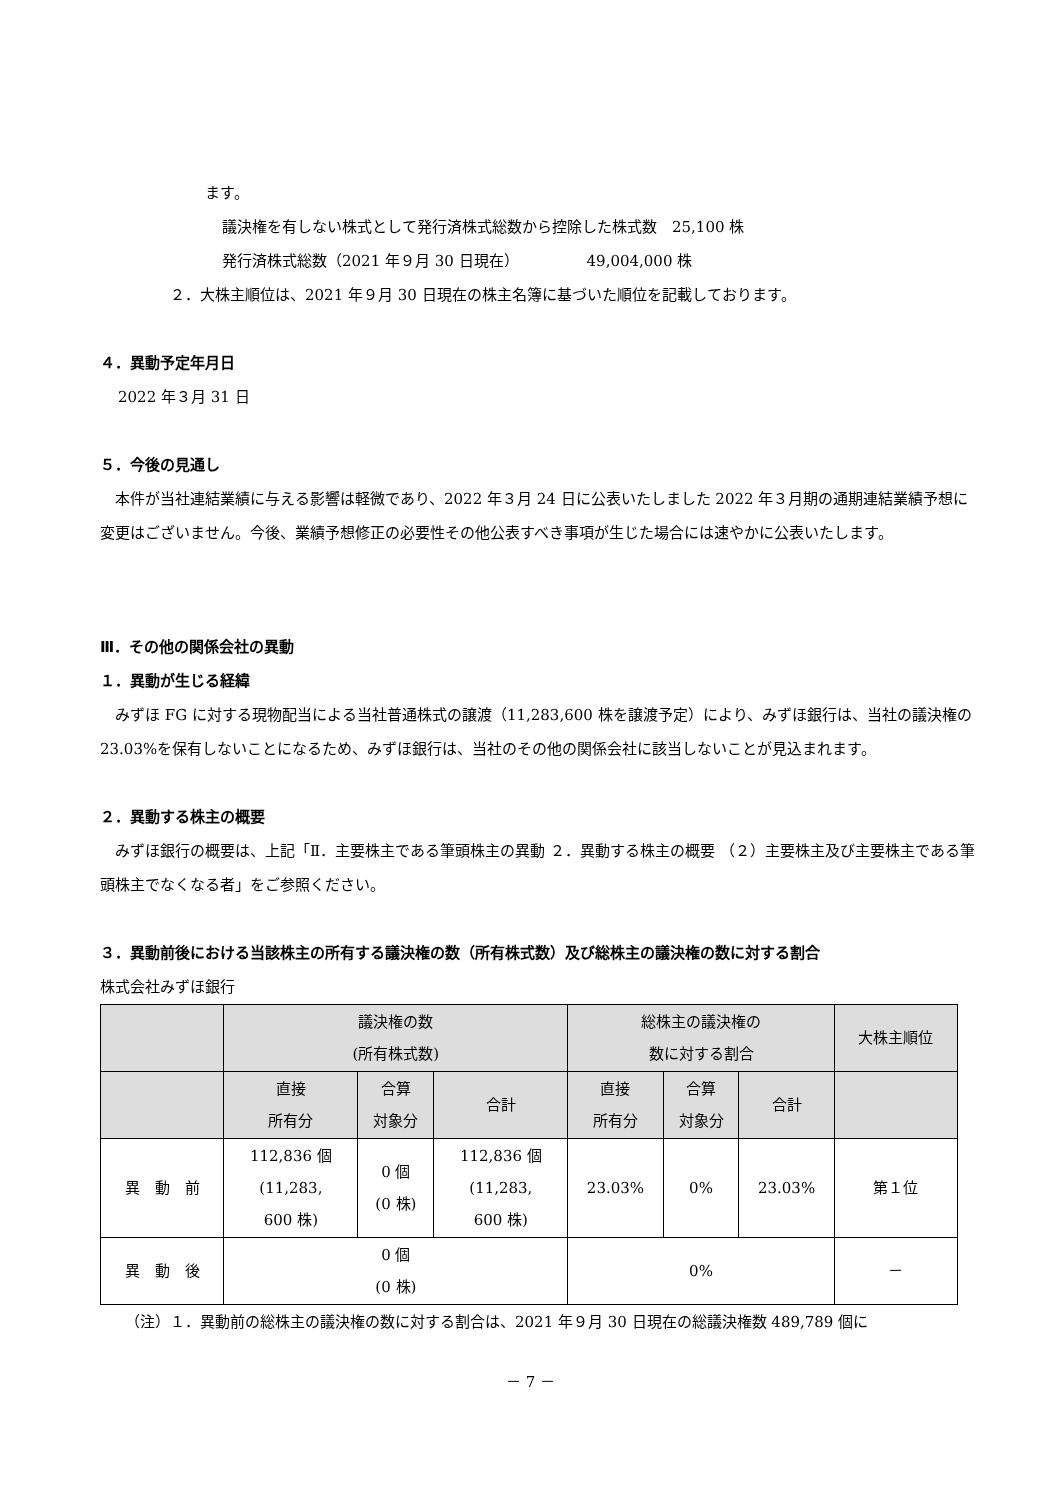ます。
議決権を有しない株式として発行済株式総数から控除した株式数　25,100 株
発行済株式総数（2021 年９月 30 日現在）　　　　　49,004,000 株
２．大株主順位は、2021 年９月 30 日現在の株主名簿に基づいた順位を記載しております。
４．異動予定年月日
2022 年３月 31 日
５．今後の見通し
　本件が当社連結業績に与える影響は軽微であり、2022 年３月 24 日に公表いたしました 2022 年３月期の通期連結業績予想に変更はございません。今後、業績予想修正の必要性その他公表すべき事項が生じた場合には速やかに公表いたします。
Ⅲ．その他の関係会社の異動
１．異動が生じる経緯
　みずほ FG に対する現物配当による当社普通株式の譲渡（11,283,600 株を譲渡予定）により、みずほ銀行は、当社の議決権の 23.03%を保有しないことになるため、みずほ銀行は、当社のその他の関係会社に該当しないことが見込まれます。
２．異動する株主の概要
　みずほ銀行の概要は、上記「Ⅱ．主要株主である筆頭株主の異動 ２．異動する株主の概要 （２）主要株主及び主要株主である筆頭株主でなくなる者」をご参照ください。
３．異動前後における当該株主の所有する議決権の数（所有株式数）及び総株主の議決権の数に対する割合
株式会社みずほ銀行
| | 議決権の数 (所有株式数) | | | 総株主の議決権の 数に対する割合 | | | 大株主順位 |
| --- | --- | --- | --- | --- | --- | --- | --- |
| | 直接 所有分 | 合算 対象分 | 合計 | 直接 所有分 | 合算 対象分 | 合計 | |
| 異 動 前 | 112,836 個 (11,283, 600 株) | 0 個 (0 株) | 112,836 個 (11,283, 600 株) | 23.03% | 0% | 23.03% | 第１位 |
| 異 動 後 | 0 個 (0 株) | | | 0% | | | － |
（注）１．異動前の総株主の議決権の数に対する割合は、2021 年９月 30 日現在の総議決権数 489,789 個に
－ 7 －